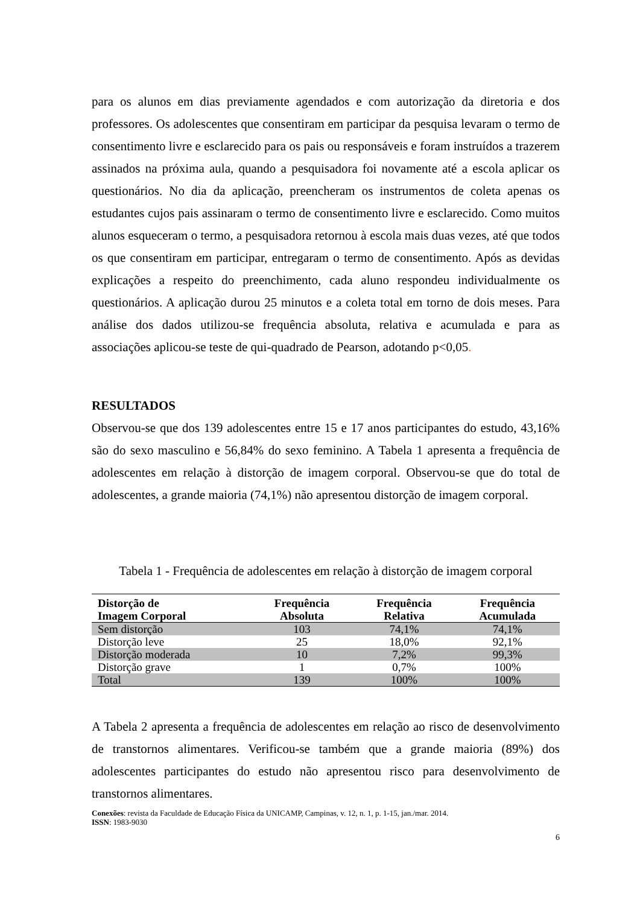para os alunos em dias previamente agendados e com autorização da diretoria e dos professores. Os adolescentes que consentiram em participar da pesquisa levaram o termo de consentimento livre e esclarecido para os pais ou responsáveis e foram instruídos a trazerem assinados na próxima aula, quando a pesquisadora foi novamente até a escola aplicar os questionários. No dia da aplicação, preencheram os instrumentos de coleta apenas os estudantes cujos pais assinaram o termo de consentimento livre e esclarecido. Como muitos alunos esqueceram o termo, a pesquisadora retornou à escola mais duas vezes, até que todos os que consentiram em participar, entregaram o termo de consentimento. Após as devidas explicações a respeito do preenchimento, cada aluno respondeu individualmente os questionários. A aplicação durou 25 minutos e a coleta total em torno de dois meses. Para análise dos dados utilizou-se frequência absoluta, relativa e acumulada e para as associações aplicou-se teste de qui-quadrado de Pearson, adotando p<0,05.
RESULTADOS
Observou-se que dos 139 adolescentes entre 15 e 17 anos participantes do estudo, 43,16% são do sexo masculino e 56,84% do sexo feminino. A Tabela 1 apresenta a frequência de adolescentes em relação à distorção de imagem corporal. Observou-se que do total de adolescentes, a grande maioria (74,1%) não apresentou distorção de imagem corporal.
Tabela 1 - Frequência de adolescentes em relação à distorção de imagem corporal
| Distorção de Imagem Corporal | Frequência Absoluta | Frequência Relativa | Frequência Acumulada |
| --- | --- | --- | --- |
| Sem distorção | 103 | 74,1% | 74,1% |
| Distorção leve | 25 | 18,0% | 92,1% |
| Distorção moderada | 10 | 7,2% | 99,3% |
| Distorção grave | 1 | 0,7% | 100% |
| Total | 139 | 100% | 100% |
A Tabela 2 apresenta a frequência de adolescentes em relação ao risco de desenvolvimento de transtornos alimentares. Verificou-se também que a grande maioria (89%) dos adolescentes participantes do estudo não apresentou risco para desenvolvimento de transtornos alimentares.
Conexões: revista da Faculdade de Educação Física da UNICAMP, Campinas, v. 12, n. 1, p. 1-15, jan./mar. 2014.
ISSN: 1983-9030
6